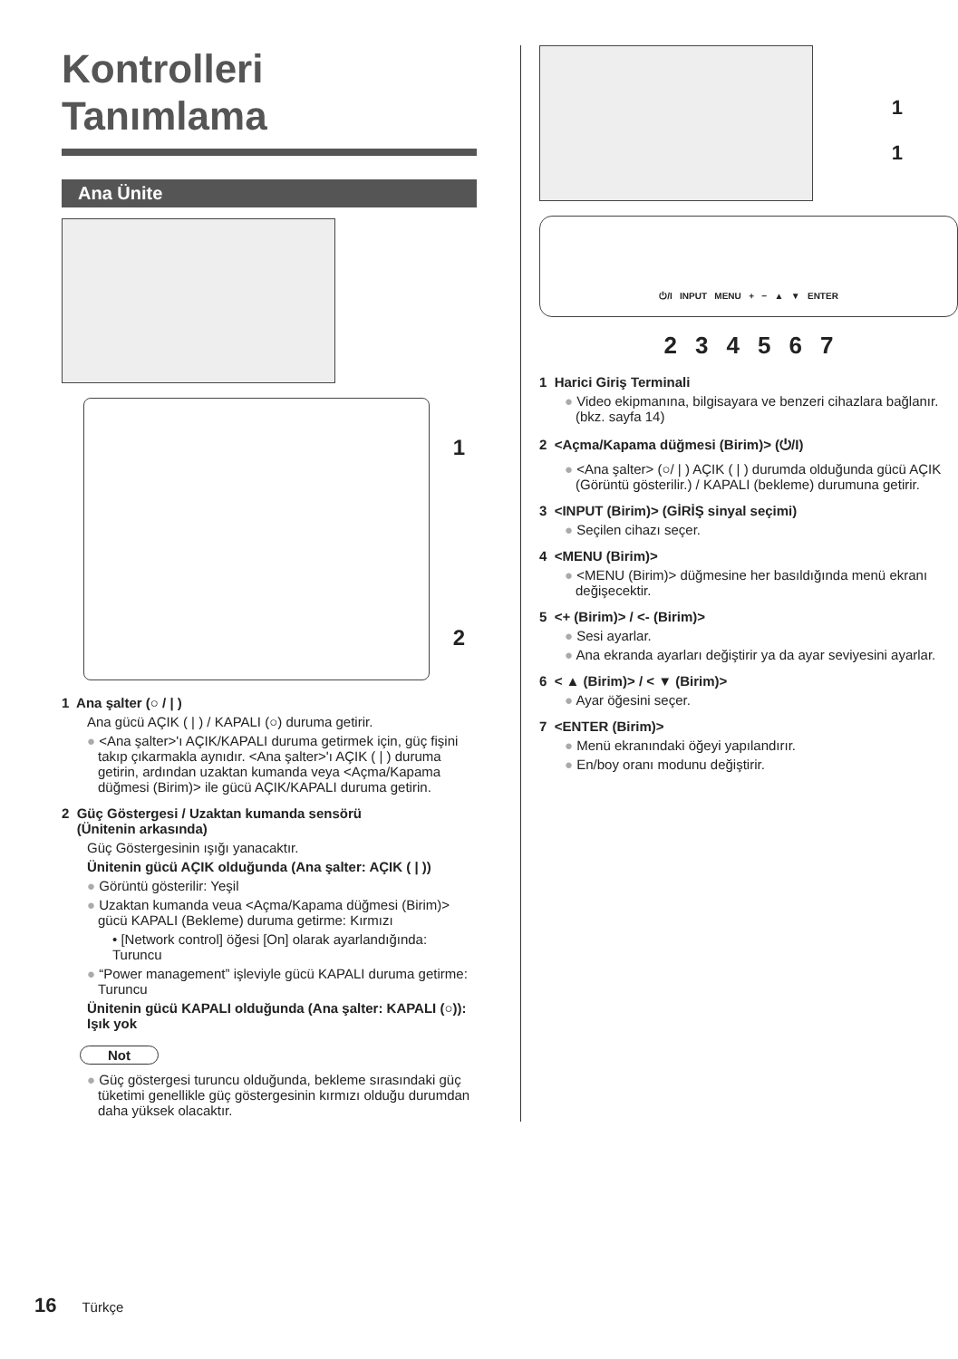Kontrolleri
Tanımlama
Ana Ünite
1
2
1 Ana şalter (○ / | )
Ana gücü AÇIK ( | ) / KAPALI (○) duruma getirir.
● <Ana şalter>'ı AÇIK/KAPALI duruma getirmek için, güç fişini takıp çıkarmakla aynıdır. <Ana şalter>'ı AÇIK ( | ) duruma getirin, ardından uzaktan kumanda veya <Açma/Kapama düğmesi (Birim)> ile gücü AÇIK/KAPALI duruma getirin.
2 Güç Göstergesi / Uzaktan kumanda sensörü
(Ünitenin arkasında)
Güç Göstergesinin ışığı yanacaktır.
Ünitenin gücü AÇIK olduğunda (Ana şalter: AÇIK ( | ))
● Görüntü gösterilir: Yeşil
● Uzaktan kumanda veua <Açma/Kapama düğmesi (Birim)> gücü KAPALI (Bekleme) duruma getirme: Kırmızı
• [Network control] öğesi [On] olarak ayarlandığında: Turuncu
● “Power management” işleviyle gücü KAPALI duruma getirme: Turuncu
Ünitenin gücü KAPALI olduğunda (Ana şalter: KAPALI (○)): Işık yok
Not
● Güç göstergesi turuncu olduğunda, bekleme sırasındaki güç tüketimi genellikle güç göstergesinin kırmızı olduğu durumdan daha yüksek olacaktır.
1
1
⏻/I INPUT MENU + − ▲ ▼ ENTER
234567
1 Harici Giriş Terminali
● Video ekipmanına, bilgisayara ve benzeri cihazlara bağlanır. (bkz. sayfa 14)
2 <Açma/Kapama düğmesi (Birim)> (⏻/I)
● <Ana şalter> (○/ | ) AÇIK ( | ) durumda olduğunda gücü AÇIK (Görüntü gösterilir.) / KAPALI (bekleme) durumuna getirir.
3 <INPUT (Birim)> (GİRİŞ sinyal seçimi)
● Seçilen cihazı seçer.
4 <MENU (Birim)>
● <MENU (Birim)> düğmesine her basıldığında menü ekranı değişecektir.
5 <+ (Birim)> / <- (Birim)>
● Sesi ayarlar.
● Ana ekranda ayarları değiştirir ya da ayar seviyesini ayarlar.
6 < ▲ (Birim)> / < ▼ (Birim)>
● Ayar öğesini seçer.
7 <ENTER (Birim)>
● Menü ekranındaki öğeyi yapılandırır.
● En/boy oranı modunu değiştirir.
16 Türkçe